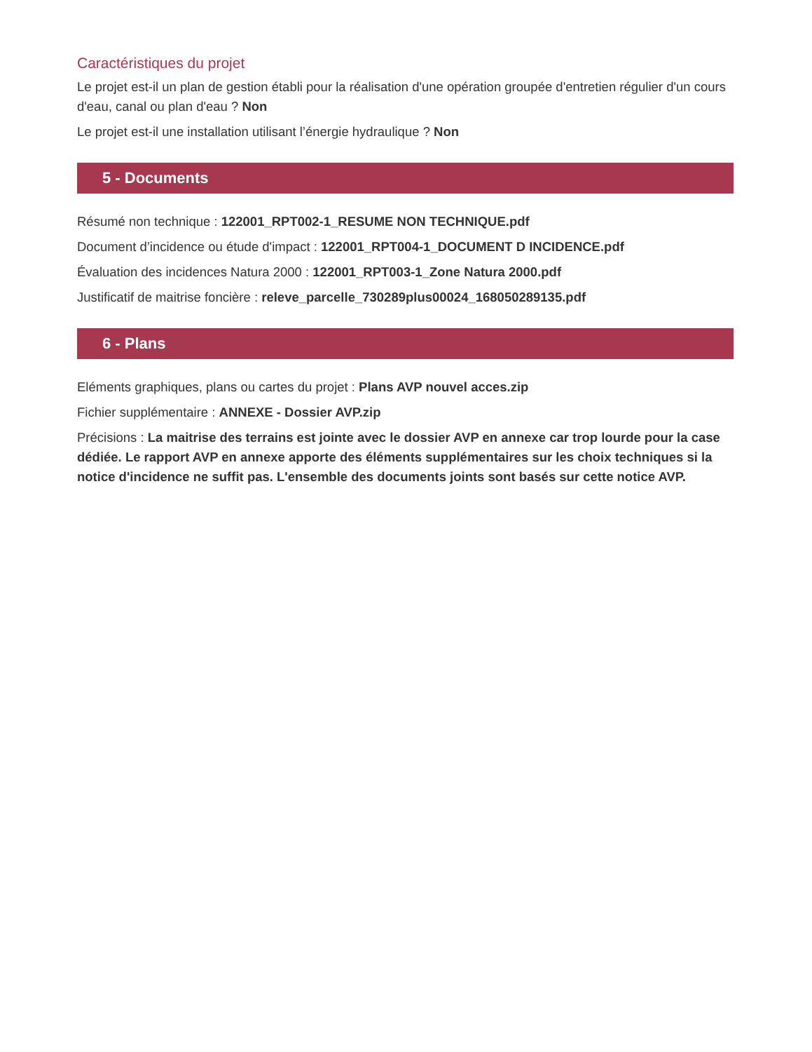Caractéristiques du projet
Le projet est-il un plan de gestion établi pour la réalisation d'une opération groupée d'entretien régulier d'un cours d'eau, canal ou plan d'eau ? Non
Le projet est-il une installation utilisant l’énergie hydraulique ? Non
5 - Documents
Résumé non technique : 122001_RPT002-1_RESUME NON TECHNIQUE.pdf
Document d’incidence ou étude d'impact : 122001_RPT004-1_DOCUMENT D INCIDENCE.pdf
Évaluation des incidences Natura 2000 : 122001_RPT003-1_Zone Natura 2000.pdf
Justificatif de maitrise foncière : releve_parcelle_730289plus00024_168050289135.pdf
6 - Plans
Eléments graphiques, plans ou cartes du projet : Plans AVP nouvel acces.zip
Fichier supplémentaire : ANNEXE - Dossier AVP.zip
Précisions : La maitrise des terrains est jointe avec le dossier AVP en annexe car trop lourde pour la case dédiée. Le rapport AVP en annexe apporte des éléments supplémentaires sur les choix techniques si la notice d'incidence ne suffit pas. L'ensemble des documents joints sont basés sur cette notice AVP.